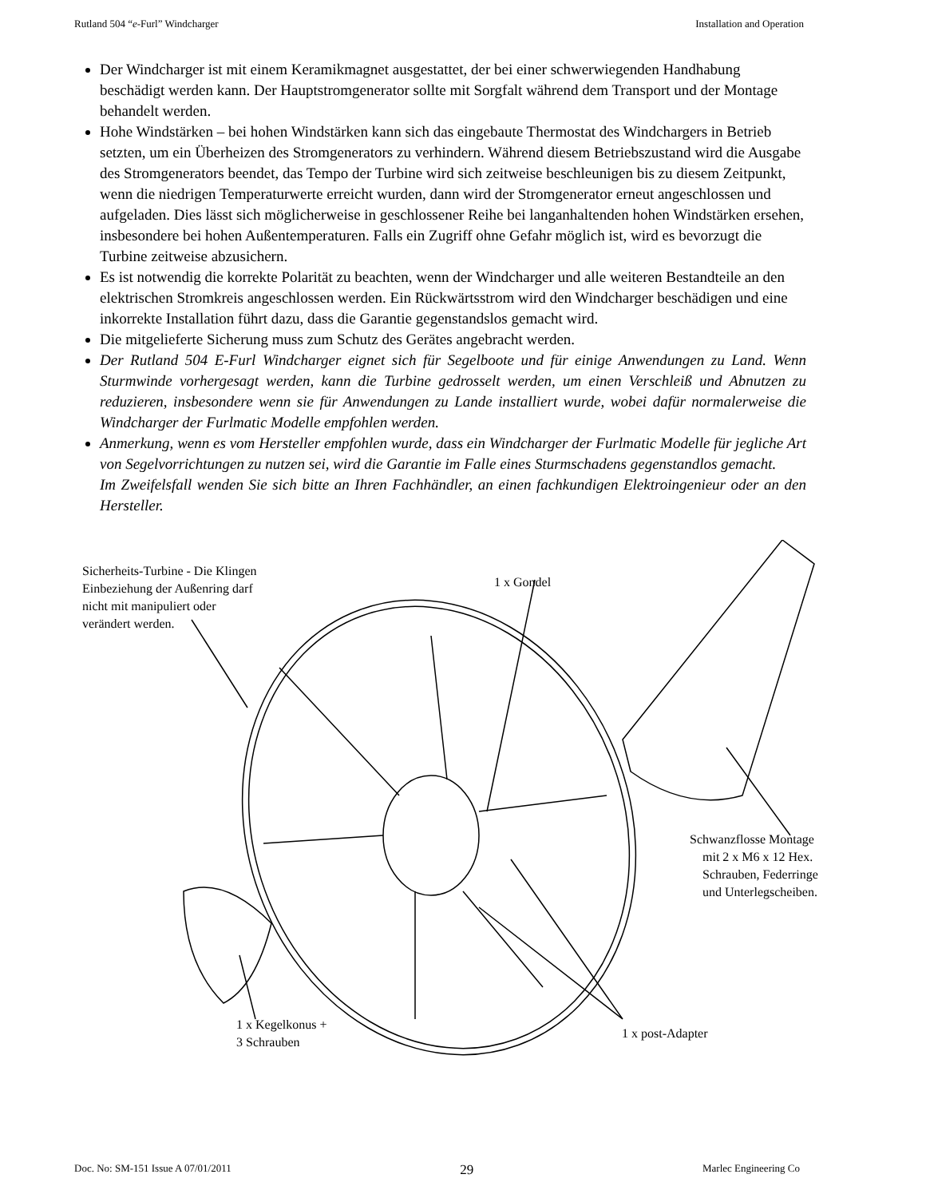Rutland 504 “e-Furl” Windcharger Installation and Operation
Der Windcharger ist mit einem Keramikmagnet ausgestattet, der bei einer schwerwiegenden Handhabung beschädigt werden kann. Der Hauptstromgenerator sollte mit Sorgfalt während dem Transport und der Montage behandelt werden.
Hohe Windstärken – bei hohen Windstärken kann sich das eingebaute Thermostat des Windchargers in Betrieb setzten, um ein Überheizen des Stromgenerators zu verhindern. Während diesem Betriebszustand wird die Ausgabe des Stromgenerators beendet, das Tempo der Turbine wird sich zeitweise beschleunigen bis zu diesem Zeitpunkt, wenn die niedrigen Temperaturwerte erreicht wurden, dann wird der Stromgenerator erneut angeschlossen und aufgeladen. Dies lässt sich möglicherweise in geschlossener Reihe bei langanhaltenden hohen Windstärken ersehen, insbesondere bei hohen Außentemperaturen. Falls ein Zugriff ohne Gefahr möglich ist, wird es bevorzugt die Turbine zeitweise abzusichern.
Es ist notwendig die korrekte Polarität zu beachten, wenn der Windcharger und alle weiteren Bestandteile an den elektrischen Stromkreis angeschlossen werden. Ein Rückwärtsstrom wird den Windcharger beschädigen und eine inkorrekte Installation führt dazu, dass die Garantie gegenstandslos gemacht wird.
Die mitgelieferte Sicherung muss zum Schutz des Gerätes angebracht werden.
Der Rutland 504 E-Furl Windcharger eignet sich für Segelboote und für einige Anwendungen zu Land. Wenn Sturmwinde vorhergesagt werden, kann die Turbine gedrosselt werden, um einen Verschleiß und Abnutzen zu reduzieren, insbesondere wenn sie für Anwendungen zu Lande installiert wurde, wobei dafür normalerweise die Windcharger der Furlmatic Modelle empfohlen werden.
Anmerkung, wenn es vom Hersteller empfohlen wurde, dass ein Windcharger der Furlmatic Modelle für jegliche Art von Segelvorrichtungen zu nutzen sei, wird die Garantie im Falle eines Sturmschadens gegenstandlos gemacht.
Im Zweifelsfall wenden Sie sich bitte an Ihren Fachhändler, an einen fachkundigen Elektroingenieur oder an den Hersteller.
Sicherheits-Turbine - Die Klingen
Einbeziehung der Außenring darf
nicht mit manipuliert oder
verändert werden.
1 x Gondel
Schwanzflosse Montage
mit 2 x M6 x 12 Hex.
Schrauben, Federringe
und Unterlegscheiben.
1 x Kegelkonus +
3 Schrauben
1 x post-Adapter
Doc. No: SM-151 Issue A 07/01/2011 29 Marlec Engineering Co